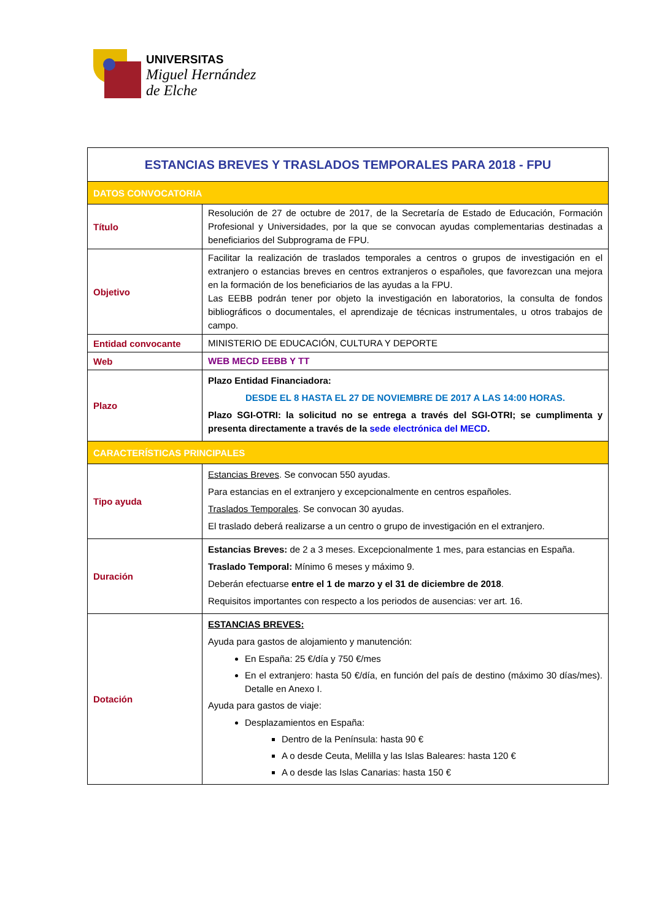UNIVERSITAS
Miguel Hernández
de Elche
| ESTANCIAS BREVES Y TRASLADOS TEMPORALES PARA 2018 - FPU | |
| --- | --- |
| DATOS CONVOCATORIA | |
| Título | Resolución de 27 de octubre de 2017, de la Secretaría de Estado de Educación, Formación Profesional y Universidades, por la que se convocan ayudas complementarias destinadas a beneficiarios del Subprograma de FPU. |
| Objetivo | Facilitar la realización de traslados temporales a centros o grupos de investigación en el extranjero o estancias breves en centros extranjeros o españoles, que favorezcan una mejora en la formación de los beneficiarios de las ayudas a la FPU. Las EEBB podrán tener por objeto la investigación en laboratorios, la consulta de fondos bibliográficos o documentales, el aprendizaje de técnicas instrumentales, u otros trabajos de campo. |
| Entidad convocante | MINISTERIO DE EDUCACIÓN, CULTURA Y DEPORTE |
| Web | WEB MECD EEBB Y TT |
| Plazo | Plazo Entidad Financiadora: DESDE EL 8 HASTA EL 27 DE NOVIEMBRE DE 2017 A LAS 14:00 HORAS. Plazo SGI-OTRI: la solicitud no se entrega a través del SGI-OTRI; se cumplimenta y presenta directamente a través de la sede electrónica del MECD . |
| CARACTERÍSTICAS PRINCIPALES | |
| Tipo ayuda | Estancias Breves . Se convocan 550 ayudas. Para estancias en el extranjero y excepcionalmente en centros españoles. Traslados Temporales . Se convocan 30 ayudas. El traslado deberá realizarse a un centro o grupo de investigación en el extranjero. |
| Duración | Estancias Breves: de 2 a 3 meses. Excepcionalmente 1 mes, para estancias en España. Traslado Temporal: Mínimo 6 meses y máximo 9. Deberán efectuarse entre el 1 de marzo y el 31 de diciembre de 2018 . Requisitos importantes con respecto a los periodos de ausencias: ver art. 16. |
| Dotación | ESTANCIAS BREVES: Ayuda para gastos de alojamiento y manutención: En España: 25 €/día y 750 €/mes En el extranjero: hasta 50 €/día, en función del país de destino (máximo 30 días/mes). Detalle en Anexo I. Ayuda para gastos de viaje: Desplazamientos en España: Dentro de la Península: hasta 90 € A o desde Ceuta, Melilla y las Islas Baleares: hasta 120 € A o desde las Islas Canarias: hasta 150 € |